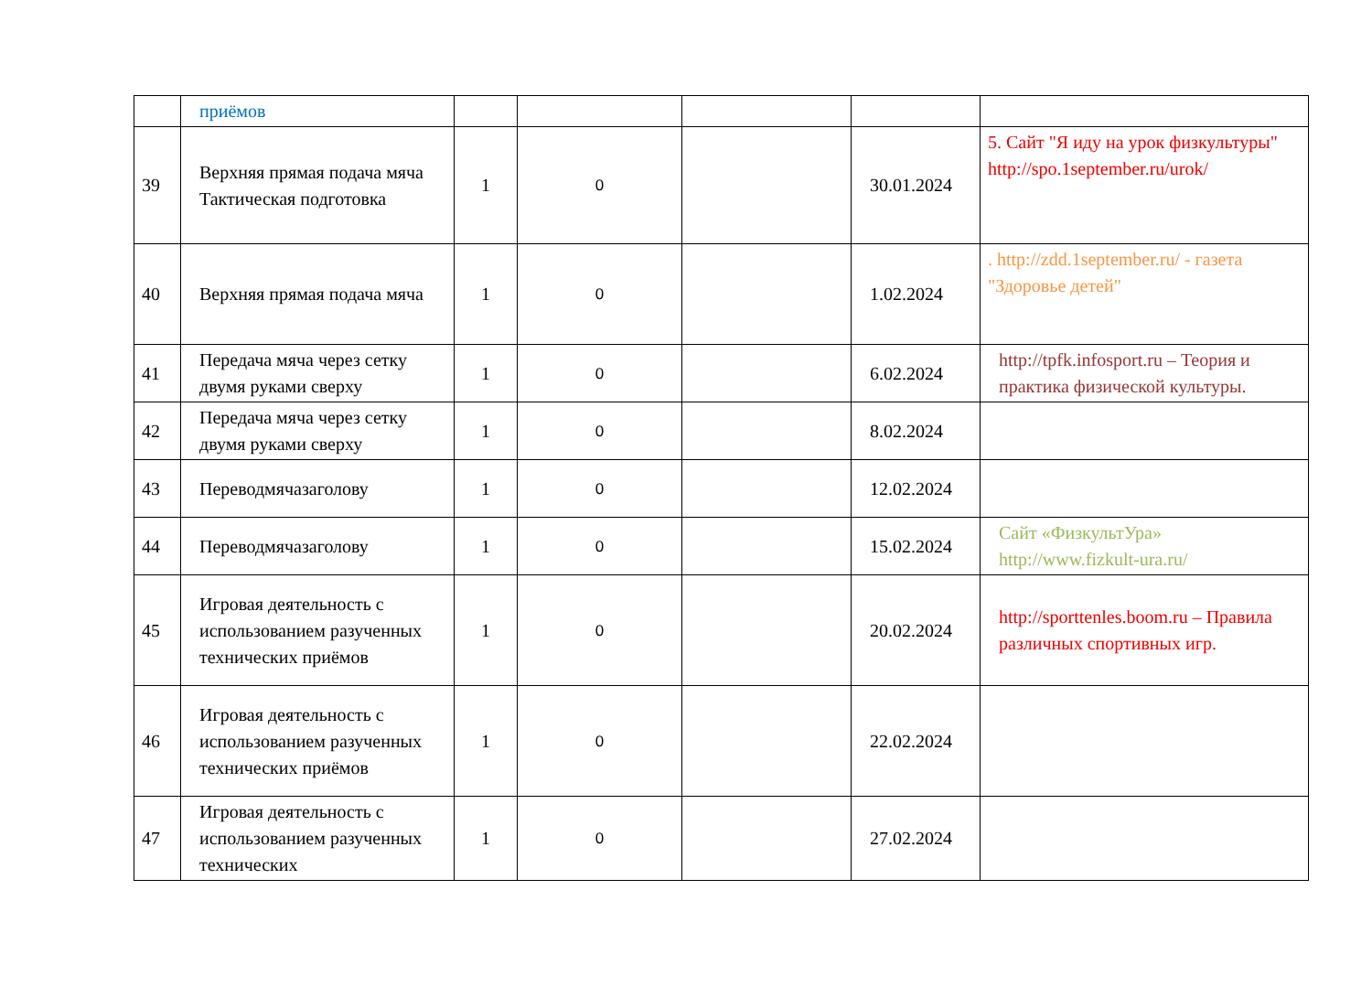| | приёмов | | | | | |
| 39 | Верхняя прямая подача мяча Тактическая подготовка | 1 | 0 | | 30.01.2024 | 5. Сайт "Я иду на урок физкультуры" http://spo.1september.ru/urok/ |
| 40 | Верхняя прямая подача мяча | 1 | 0 | | 1.02.2024 | . http://zdd.1september.ru/ - газета "Здоровье детей" |
| 41 | Передача мяча через сетку двумя руками сверху | 1 | 0 | | 6.02.2024 | http://tpfk.infosport.ru – Теория и практика физической культуры. |
| 42 | Передача мяча через сетку двумя руками сверху | 1 | 0 | | 8.02.2024 | |
| 43 | Переводмячазаголову | 1 | 0 | | 12.02.2024 | |
| 44 | Переводмячазаголову | 1 | 0 | | 15.02.2024 | Сайт «ФизкультУра» http://www.fizkult-ura.ru/ |
| 45 | Игровая деятельность с использованием разученных технических приёмов | 1 | 0 | | 20.02.2024 | http://sporttenles.boom.ru – Правила различных спортивных игр. |
| 46 | Игровая деятельность с использованием разученных технических приёмов | 1 | 0 | | 22.02.2024 | |
| 47 | Игровая деятельность с использованием разученных технических | 1 | 0 | | 27.02.2024 | |